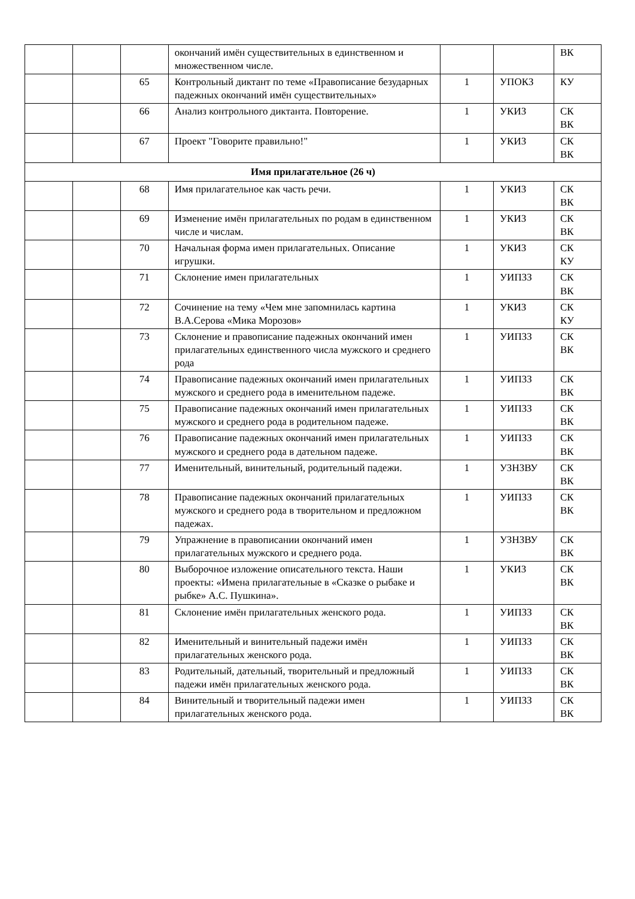| | | | окончаний имён существительных в единственном и множественном числе. | | | ВК |
| | | 65 | Контрольный диктант по теме «Правописание безударных падежных окончаний имён существительных» | 1 | УПОКЗ | КУ |
| | | 66 | Анализ контрольного диктанта. Повторение. | 1 | УКИЗ | СК ВК |
| | | 67 | Проект "Говорите правильно!" | 1 | УКИЗ | СК ВК |
| Имя прилагательное (26 ч) | | | | | | |
| | | 68 | Имя прилагательное как часть речи. | 1 | УКИЗ | СК ВК |
| | | 69 | Изменение имён прилагательных по родам в единственном числе и числам. | 1 | УКИЗ | СК ВК |
| | | 70 | Начальная форма имен прилагательных. Описание игрушки. | 1 | УКИЗ | СК КУ |
| | | 71 | Склонение имен прилагательных | 1 | УИПЗЗ | СК ВК |
| | | 72 | Сочинение на тему «Чем мне запомнилась картина В.А.Серова «Мика Морозов» | 1 | УКИЗ | СК КУ |
| | | 73 | Склонение и правописание падежных окончаний имен прилагательных единственного числа мужского и среднего рода | 1 | УИПЗЗ | СК ВК |
| | | 74 | Правописание падежных окончаний имен прилагательных мужского и среднего рода в именительном падеже. | 1 | УИПЗЗ | СК ВК |
| | | 75 | Правописание падежных окончаний имен прилагательных мужского и среднего рода в родительном падеже. | 1 | УИПЗЗ | СК ВК |
| | | 76 | Правописание падежных окончаний имен прилагательных мужского и среднего рода в дательном падеже. | 1 | УИПЗЗ | СК ВК |
| | | 77 | Именительный, винительный, родительный падежи. | 1 | УЗНЗВУ | СК ВК |
| | | 78 | Правописание падежных окончаний прилагательных мужского и среднего рода в творительном и предложном падежах. | 1 | УИПЗЗ | СК ВК |
| | | 79 | Упражнение в правописании окончаний имен прилагательных мужского и среднего рода. | 1 | УЗНЗВУ | СК ВК |
| | | 80 | Выборочное изложение описательного текста. Наши проекты: «Имена прилагательные в «Сказке о рыбаке и рыбке» А.С. Пушкина». | 1 | УКИЗ | СК ВК |
| | | 81 | Склонение имён прилагательных женского рода. | 1 | УИПЗЗ | СК ВК |
| | | 82 | Именительный и винительный падежи имён прилагательных женского рода. | 1 | УИПЗЗ | СК ВК |
| | | 83 | Родительный, дательный, творительный и предложный падежи имён прилагательных женского рода. | 1 | УИПЗЗ | СК ВК |
| | | 84 | Винительный и творительный падежи имен прилагательных женского рода. | 1 | УИПЗЗ | СК ВК |